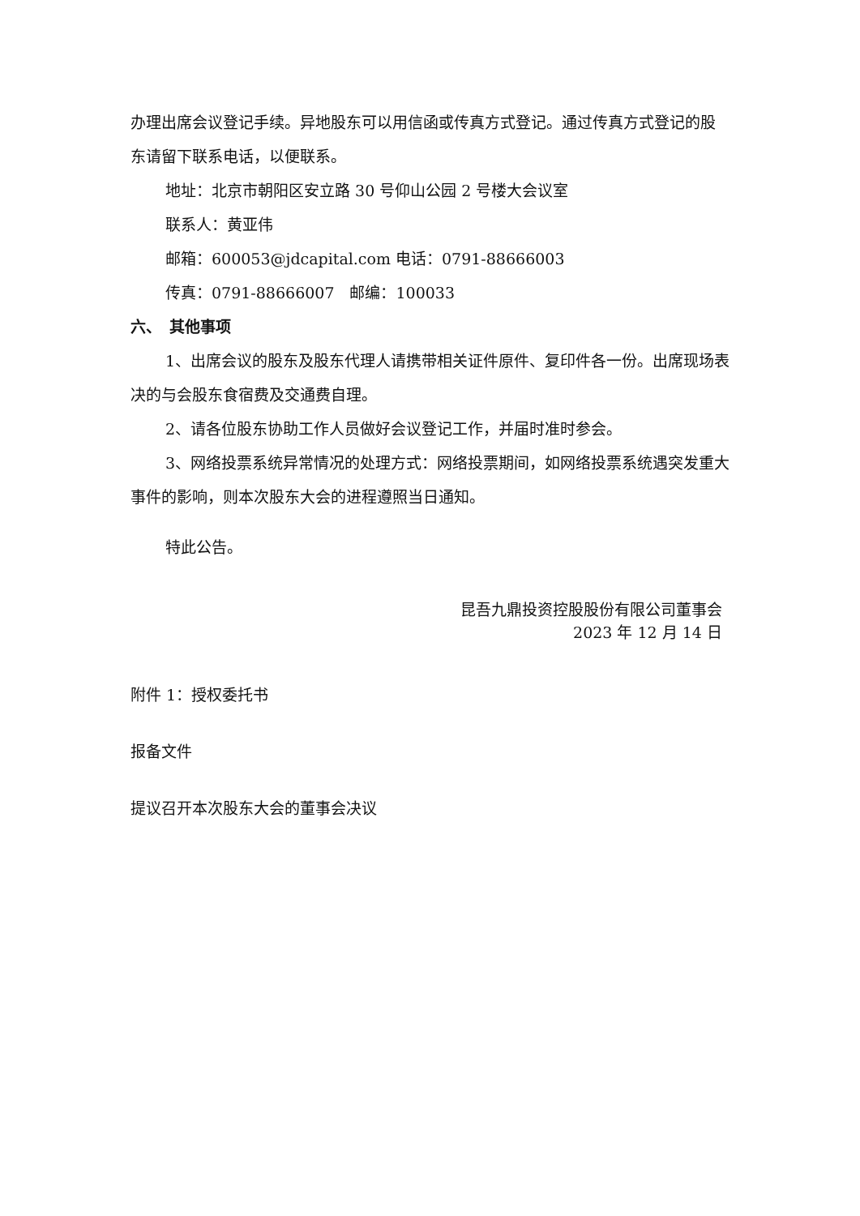办理出席会议登记手续。异地股东可以用信函或传真方式登记。通过传真方式登记的股东请留下联系电话，以便联系。
地址：北京市朝阳区安立路 30 号仰山公园 2 号楼大会议室
联系人：黄亚伟
邮箱：600053@jdcapital.com 电话：0791-88666003
传真：0791-88666007　邮编：100033
六、　其他事项
1、出席会议的股东及股东代理人请携带相关证件原件、复印件各一份。出席现场表决的与会股东食宿费及交通费自理。
2、请各位股东协助工作人员做好会议登记工作，并届时准时参会。
3、网络投票系统异常情况的处理方式：网络投票期间，如网络投票系统遇突发重大事件的影响，则本次股东大会的进程遵照当日通知。
特此公告。
昆吾九鼎投资控股股份有限公司董事会
2023 年 12 月 14 日
附件 1：授权委托书
报备文件
提议召开本次股东大会的董事会决议